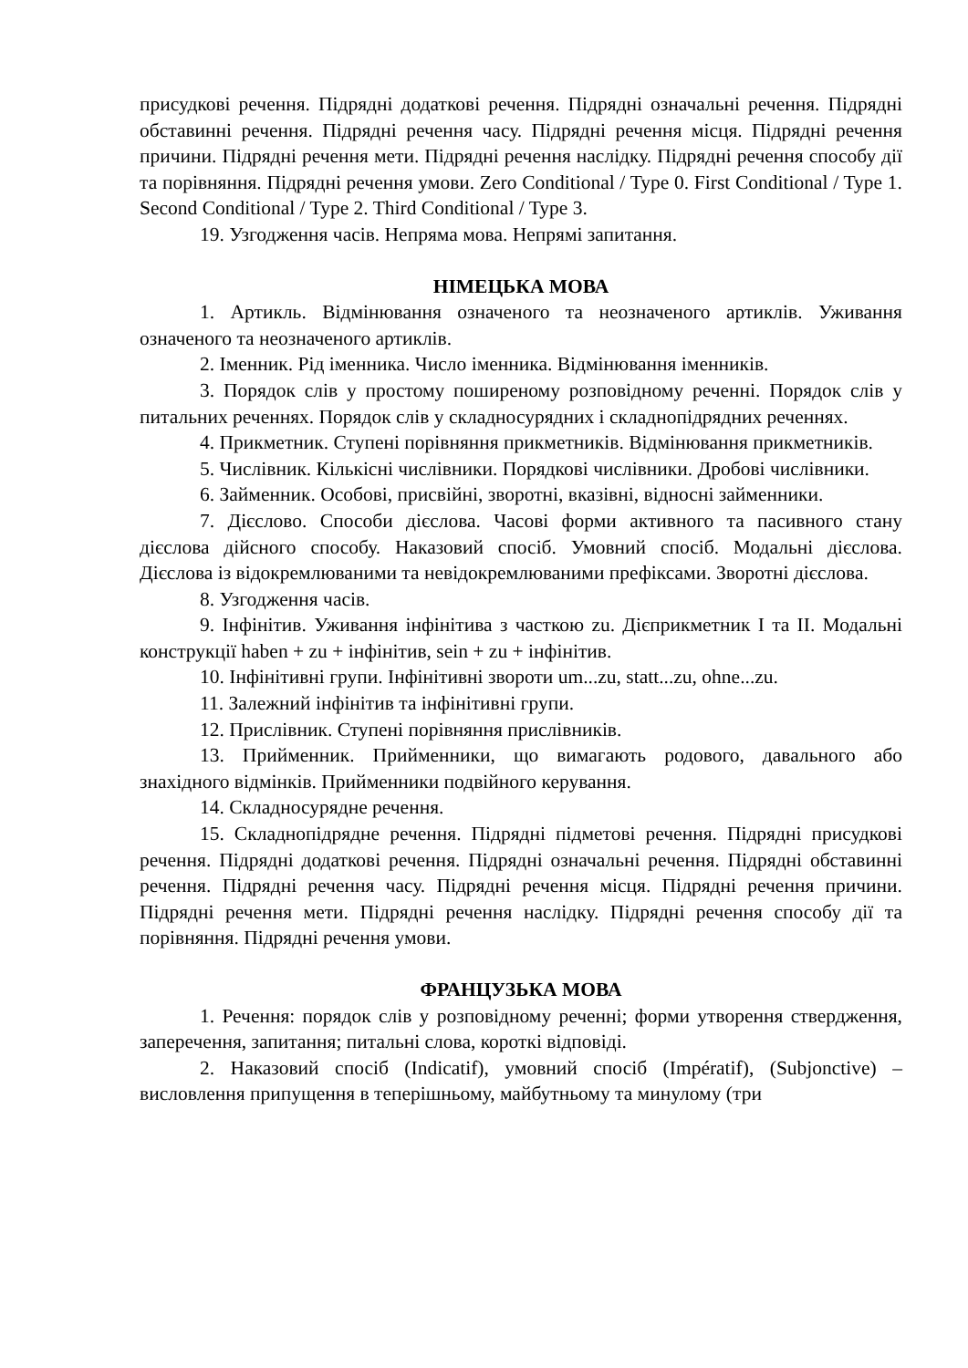присудкові речення. Підрядні додаткові речення. Підрядні означальні речення. Підрядні обставинні речення. Підрядні речення часу. Підрядні речення місця. Підрядні речення причини. Підрядні речення мети. Підрядні речення наслідку. Підрядні речення способу дії та порівняння. Підрядні речення умови. Zero Conditional / Type 0. First Conditional / Type 1. Second Conditional / Type 2. Third Conditional / Type 3.
19. Узгодження часів. Непряма мова. Непрямі запитання.
НІМЕЦЬКА МОВА
1. Артикль. Відмінювання означеного та неозначеного артиклів. Уживання означеного та неозначеного артиклів.
2. Іменник. Рід іменника. Число іменника. Відмінювання іменників.
3. Порядок слів у простому поширеному розповідному реченні. Порядок слів у питальних реченнях. Порядок слів у складносурядних і складнопідрядних реченнях.
4. Прикметник. Ступені порівняння прикметників. Відмінювання прикметників.
5. Числівник. Кількісні числівники. Порядкові числівники. Дробові числівники.
6. Займенник. Особові, присвійні, зворотні, вказівні, відносні займенники.
7. Дієслово. Способи дієслова. Часові форми активного та пасивного стану дієслова дійсного способу. Наказовий спосіб. Умовний спосіб. Модальні дієслова. Дієслова із відокремлюваними та невідокремлюваними префіксами. Зворотні дієслова.
8. Узгодження часів.
9. Інфінітив. Уживання інфінітива з часткою zu. Дієприкметник I та II. Модальні конструкції haben + zu + інфінітив, sein + zu + інфінітив.
10. Інфінітивні групи. Інфінітивні звороти um...zu, statt...zu, ohne...zu.
11. Залежний інфінітив та інфінітивні групи.
12. Прислівник. Ступені порівняння прислівників.
13. Прийменник. Прийменники, що вимагають родового, давального або знахідного відмінків. Прийменники подвійного керування.
14. Складносурядне речення.
15. Складнопідрядне речення. Підрядні підметові речення. Підрядні присудкові речення. Підрядні додаткові речення. Підрядні означальні речення. Підрядні обставинні речення. Підрядні речення часу. Підрядні речення місця. Підрядні речення причини. Підрядні речення мети. Підрядні речення наслідку. Підрядні речення способу дії та порівняння. Підрядні речення умови.
ФРАНЦУЗЬКА МОВА
1. Речення: порядок слів у розповідному реченні; форми утворення ствердження, заперечення, запитання; питальні слова, короткі відповіді.
2. Наказовий спосіб (Indicatif), умовний спосіб (Impératif), (Subjonctive) – висловлення припущення в теперішньому, майбутньому та минулому (три